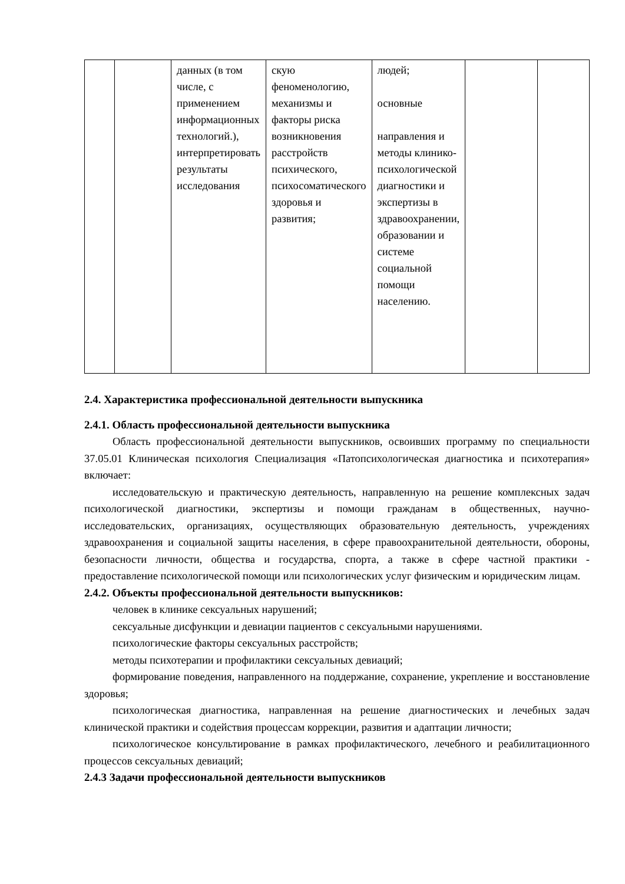| | | данных (в том числе, с применением информационных технологий.), интерпретировать результаты исследования | скую феноменологию, механизмы и факторы риска возникновения расстройств психического, психосоматического здоровья и развития; | людей; основные направления и методы клинико-психологической диагностики и экспертизы в здравоохранении, образовании и системе социальной помощи населению. | | |
2.4. Характеристика профессиональной деятельности выпускника
2.4.1. Область профессиональной деятельности выпускника
Область профессиональной деятельности выпускников, освоивших программу по специальности 37.05.01 Клиническая психология Специализация «Патопсихологическая диагностика и психотерапия» включает:
исследовательскую и практическую деятельность, направленную на решение комплексных задач психологической диагностики, экспертизы и помощи гражданам в общественных, научно-исследовательских, организациях, осуществляющих образовательную деятельность, учреждениях здравоохранения и социальной защиты населения, в сфере правоохранительной деятельности, обороны, безопасности личности, общества и государства, спорта, а также в сфере частной практики - предоставление психологической помощи или психологических услуг физическим и юридическим лицам.
2.4.2. Объекты профессиональной деятельности выпускников:
человек в клинике сексуальных нарушений;
сексуальные дисфункции и девиации пациентов с сексуальными нарушениями.
психологические факторы сексуальных расстройств;
методы психотерапии и профилактики сексуальных девиаций;
формирование поведения, направленного на поддержание, сохранение, укрепление и восстановление здоровья;
психологическая диагностика, направленная на решение диагностических и лечебных задач клинической практики и содействия процессам коррекции, развития и адаптации личности;
психологическое консультирование в рамках профилактического, лечебного и реабилитационного процессов сексуальных девиаций;
2.4.3 Задачи профессиональной деятельности выпускников